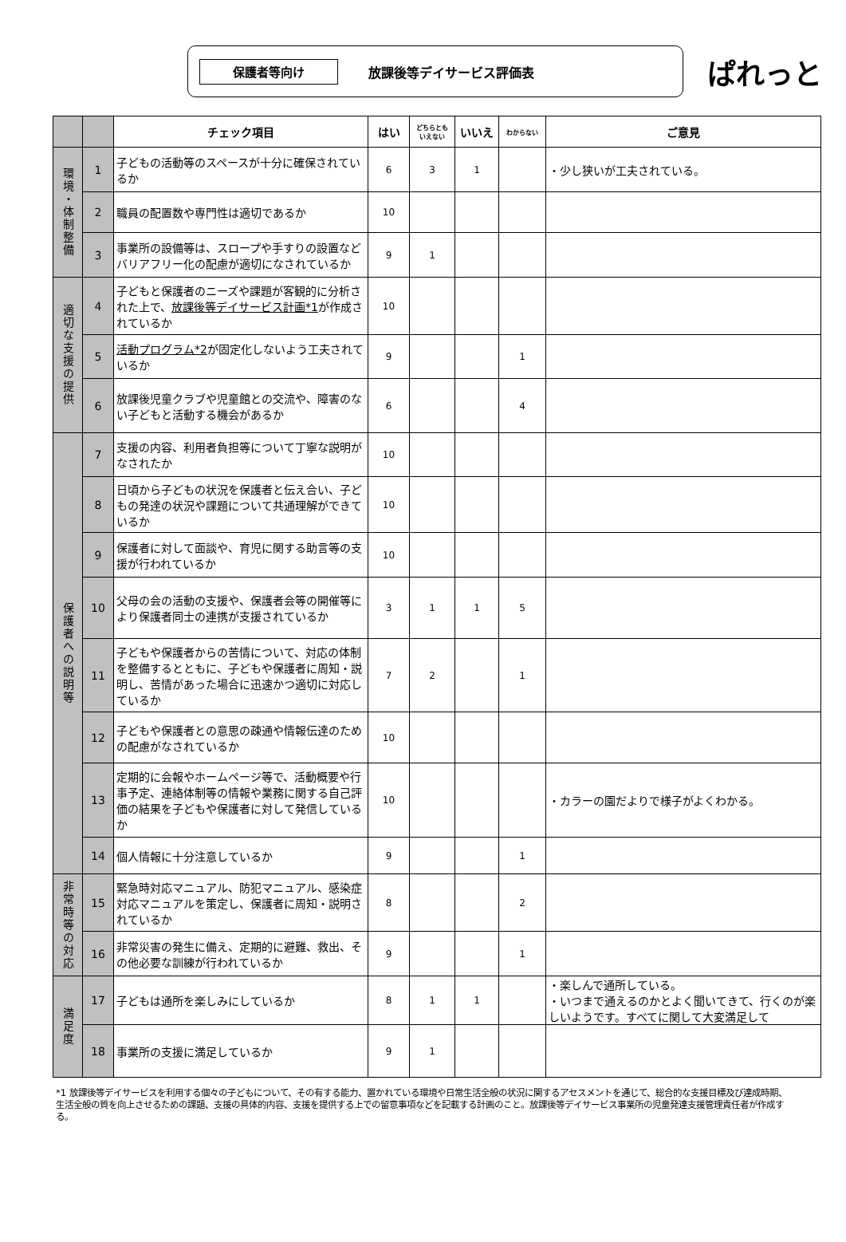保護者等向け
放課後等デイサービス評価表
ぱれっと
| | | チェック項目 | はい | どちらとも いえない | いいえ | わからない | ご意見 |
| --- | --- | --- | --- | --- | --- | --- | --- |
| 環境・体制整備 | 1 | 子どもの活動等のスペースが十分に確保されているか | 6 | 3 | 1 | | ・少し狭いが工夫されている。 |
| | 2 | 職員の配置数や専門性は適切であるか | 10 | | | | |
| | 3 | 事業所の設備等は、スロープや手すりの設置などバリアフリー化の配慮が適切になされているか | 9 | 1 | | | |
| 適切な支援の提供 | 4 | 子どもと保護者のニーズや課題が客観的に分析された上で、 放課後等デイサービス計画*1 が作成されているか | 10 | | | | |
| | 5 | 活動プログラム*2 が固定化しないよう工夫されているか | 9 | | | 1 | |
| | 6 | 放課後児童クラブや児童館との交流や、障害のない子どもと活動する機会があるか | 6 | | | 4 | |
| 保護者への説明等 | 7 | 支援の内容、利用者負担等について丁寧な説明がなされたか | 10 | | | | |
| | 8 | 日頃から子どもの状況を保護者と伝え合い、子どもの発達の状況や課題について共通理解ができているか | 10 | | | | |
| | 9 | 保護者に対して面談や、育児に関する助言等の支援が行われているか | 10 | | | | |
| | 10 | 父母の会の活動の支援や、保護者会等の開催等により保護者同士の連携が支援されているか | 3 | 1 | 1 | 5 | |
| | 11 | 子どもや保護者からの苦情について、対応の体制を整備するとともに、子どもや保護者に周知・説明し、苦情があった場合に迅速かつ適切に対応しているか | 7 | 2 | | 1 | |
| | 12 | 子どもや保護者との意思の疎通や情報伝達のための配慮がなされているか | 10 | | | | |
| | 13 | 定期的に会報やホームページ等で、活動概要や行事予定、連絡体制等の情報や業務に関する自己評価の結果を子どもや保護者に対して発信しているか | 10 | | | | ・カラーの園だよりで様子がよくわかる。 |
| | 14 | 個人情報に十分注意しているか | 9 | | | 1 | |
| 非常時等の対応 | 15 | 緊急時対応マニュアル、防犯マニュアル、感染症対応マニュアルを策定し、保護者に周知・説明されているか | 8 | | | 2 | |
| | 16 | 非常災害の発生に備え、定期的に避難、救出、その他必要な訓練が行われているか | 9 | | | 1 | |
| 満足度 | 17 | 子どもは通所を楽しみにしているか | 8 | 1 | 1 | | ・楽しんで通所している。 ・いつまで通えるのかとよく聞いてきて、行くのが楽しいようです。すべてに関して大変満足して |
| | 18 | 事業所の支援に満足しているか | 9 | 1 | | | |
*1 放課後等デイサービスを利用する個々の子どもについて、その有する能力、置かれている環境や日常生活全般の状況に関するアセスメントを通じて、総合的な支援目標及び達成時期、生活全般の質を向上させるための課題、支援の具体的内容、支援を提供する上での留意事項などを記載する計画のこと。放課後等デイサービス事業所の児童発達支援管理責任者が作成する。